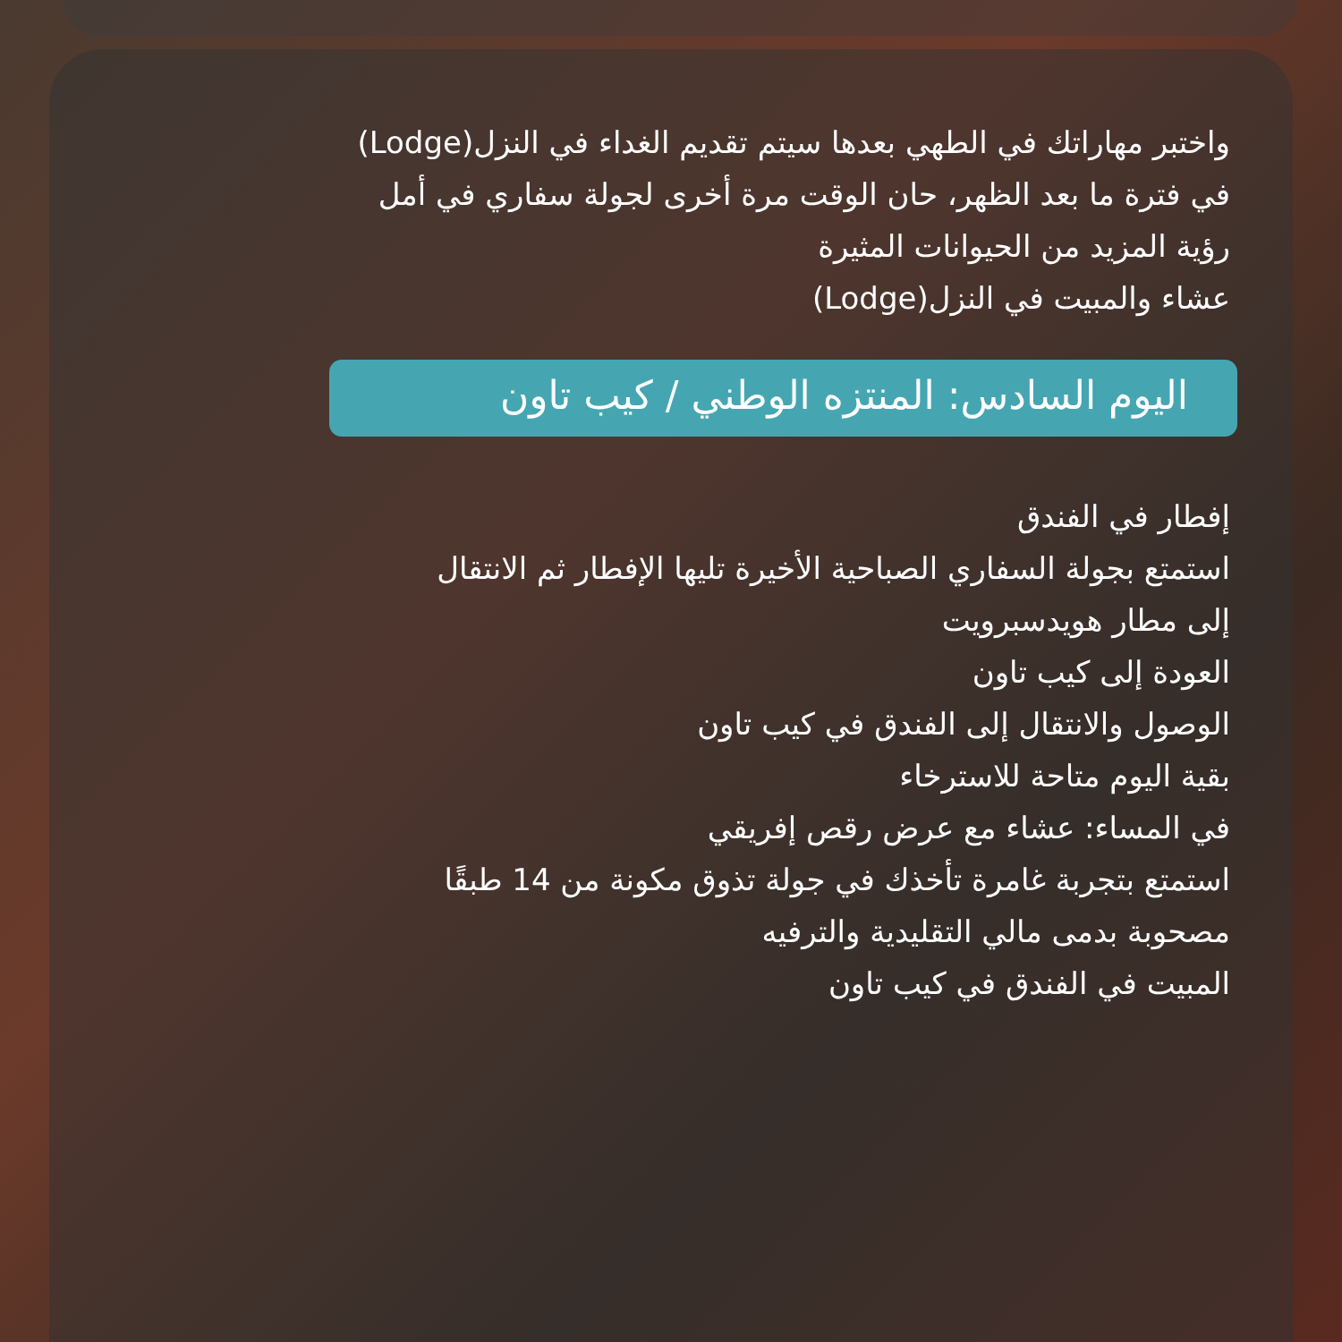واختبر مهاراتك في الطهي بعدها سيتم تقديم الغداء في النزل(Lodge)
في فترة ما بعد الظهر، حان الوقت مرة أخرى لجولة سفاري في أمل
رؤية المزيد من الحيوانات المثيرة
عشاء والمبيت في النزل(Lodge)
اليوم السادس: المنتزه الوطني / كيب تاون
إفطار في الفندق
استمتع بجولة السفاري الصباحية الأخيرة تليها الإفطار ثم الانتقال
إلى مطار هويدسبرويت
العودة إلى كيب تاون
الوصول والانتقال إلى الفندق في كيب تاون
بقية اليوم متاحة للاسترخاء
في المساء: عشاء مع عرض رقص إفريقي
استمتع بتجربة غامرة تأخذك في جولة تذوق مكونة من 14 طبقًا
مصحوبة بدمى مالي التقليدية والترفيه
المبيت في الفندق في كيب تاون